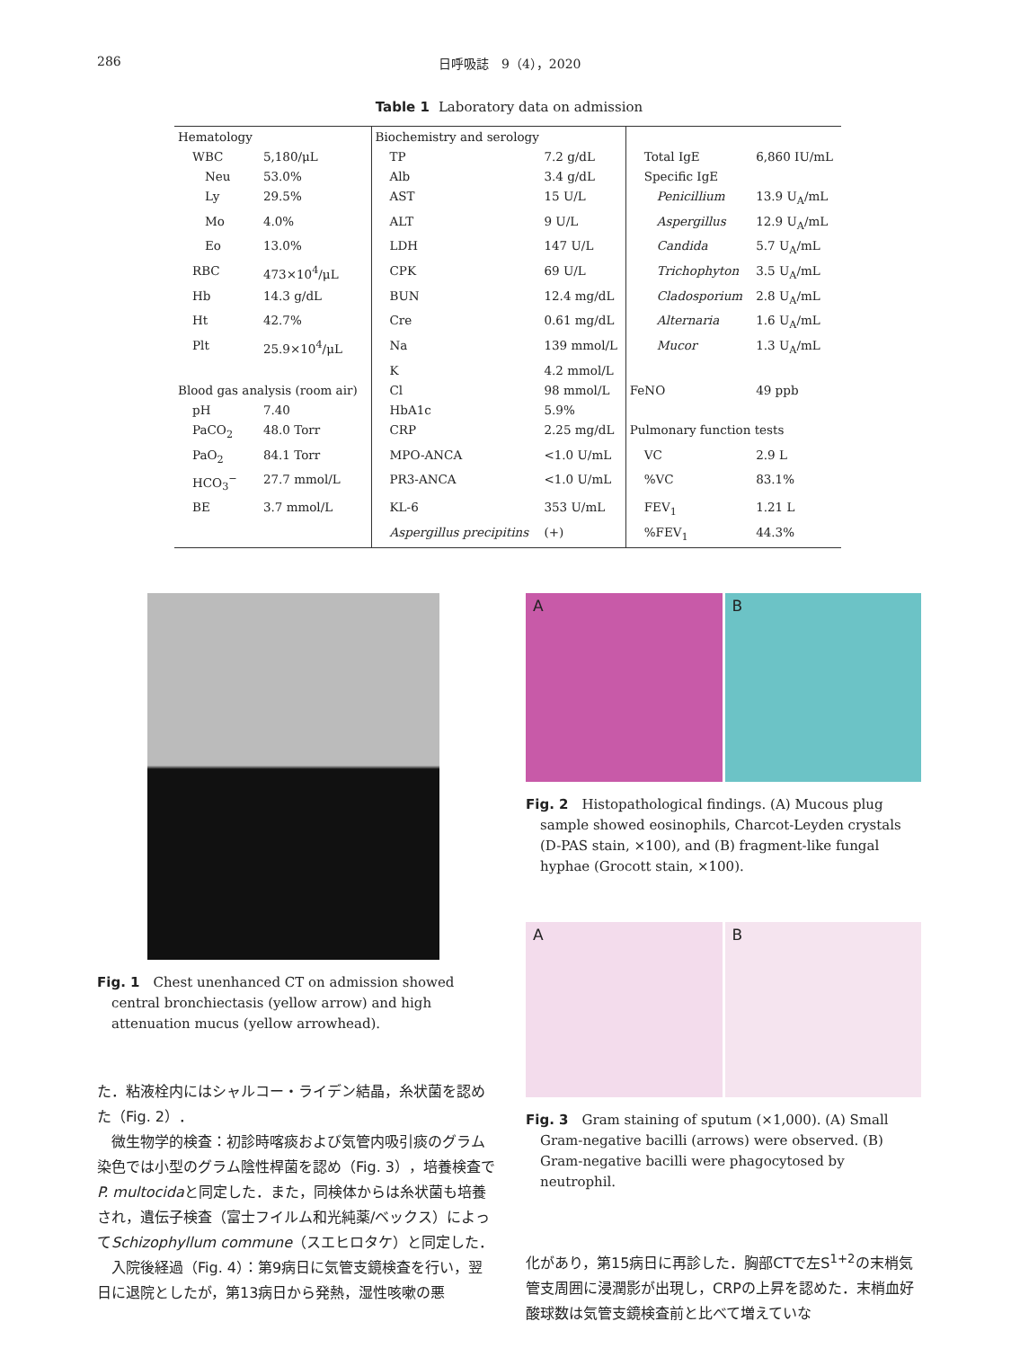286 日呼吸誌　9（4），2020
Table 1 Laboratory data on admission
| Hematology | | Biochemistry and serology | | | |
| WBC | 5,180/μL | TP | 7.2 g/dL | Total IgE | 6,860 IU/mL |
| Neu | 53.0% | Alb | 3.4 g/dL | Specific IgE | |
| Ly | 29.5% | AST | 15 U/L | Penicillium | 13.9 U<sub>A</sub>/mL |
| Mo | 4.0% | ALT | 9 U/L | Aspergillus | 12.9 U<sub>A</sub>/mL |
| Eo | 13.0% | LDH | 147 U/L | Candida | 5.7 U<sub>A</sub>/mL |
| RBC | 473×10<sup>4</sup>/μL | CPK | 69 U/L | Trichophyton | 3.5 U<sub>A</sub>/mL |
| Hb | 14.3 g/dL | BUN | 12.4 mg/dL | Cladosporium | 2.8 U<sub>A</sub>/mL |
| Ht | 42.7% | Cre | 0.61 mg/dL | Alternaria | 1.6 U<sub>A</sub>/mL |
| Plt | 25.9×10<sup>4</sup>/μL | Na | 139 mmol/L | Mucor | 1.3 U<sub>A</sub>/mL |
| | | K | 4.2 mmol/L | | |
| Blood gas analysis (room air) | | Cl | 98 mmol/L | FeNO | 49 ppb |
| pH | 7.40 | HbA1c | 5.9% | | |
| PaCO<sub>2</sub> | 48.0 Torr | CRP | 2.25 mg/dL | Pulmonary function tests | |
| PaO<sub>2</sub> | 84.1 Torr | MPO-ANCA | <1.0 U/mL | VC | 2.9 L |
| HCO<sub>3</sub><sup>−</sup> | 27.7 mmol/L | PR3-ANCA | <1.0 U/mL | %VC | 83.1% |
| BE | 3.7 mmol/L | KL-6 | 353 U/mL | FEV<sub>1</sub> | 1.21 L |
| | | Aspergillus precipitins | (+) | %FEV<sub>1</sub> | 44.3% |
Fig. 1　Chest unenhanced CT on admission showed central bronchiectasis (yellow arrow) and high attenuation mucus (yellow arrowhead).
た．粘液栓内にはシャルコー・ライデン結晶，糸状菌を認めた（Fig. 2）．
　微生物学的検査：初診時喀痰および気管内吸引痰のグラム染色では小型のグラム陰性桿菌を認め（Fig. 3），培養検査でP. multocidaと同定した．また，同検体からは糸状菌も培養され，遺伝子検査（富士フイルム和光純薬/ベックス）によってSchizophyllum commune（スエヒロタケ）と同定した．
　入院後経過（Fig. 4）：第9病日に気管支鏡検査を行い，翌日に退院としたが，第13病日から発熱，湿性咳嗽の悪
A B
Fig. 2　Histopathological findings. (A) Mucous plug sample showed eosinophils, Charcot-Leyden crystals (D-PAS stain, ×100), and (B) fragment-like fungal hyphae (Grocott stain, ×100).
A B
Fig. 3　Gram staining of sputum (×1,000). (A) Small Gram-negative bacilli (arrows) were observed. (B) Gram-negative bacilli were phagocytosed by neutrophil.
化があり，第15病日に再診した．胸部CTで左S<sup>1+2</sup>の末梢気管支周囲に浸潤影が出現し，CRPの上昇を認めた．末梢血好酸球数は気管支鏡検査前と比べて増えていな